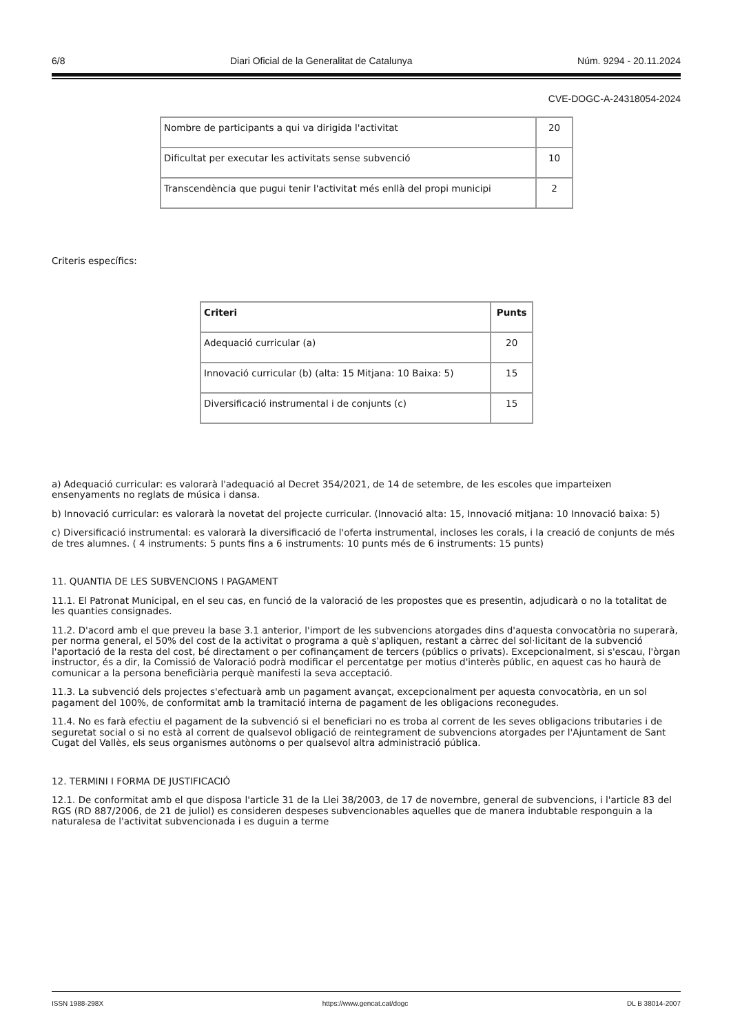6/8 Diari Oficial de la Generalitat de Catalunya Núm. 9294 - 20.11.2024
CVE-DOGC-A-24318054-2024
| Nombre de participants a qui va dirigida l'activitat | 20 |
| Dificultat per executar les activitats sense subvenció | 10 |
| Transcendència que pugui tenir l'activitat més enllà del propi municipi | 2 |
Criteris específics:
| Criteri | Punts |
| --- | --- |
| Adequació curricular (a) | 20 |
| Innovació curricular (b) (alta: 15 Mitjana: 10 Baixa: 5) | 15 |
| Diversificació instrumental i de conjunts (c) | 15 |
a) Adequació curricular: es valorarà l'adequació al Decret 354/2021, de 14 de setembre, de les escoles que imparteixen ensenyaments no reglats de música i dansa.
b) Innovació curricular: es valorarà la novetat del projecte curricular. (Innovació alta: 15, Innovació mitjana: 10 Innovació baixa: 5)
c) Diversificació instrumental: es valorarà la diversificació de l'oferta instrumental, incloses les corals, i la creació de conjunts de més de tres alumnes. ( 4 instruments: 5 punts fins a 6 instruments: 10 punts més de 6 instruments: 15 punts)
11. QUANTIA DE LES SUBVENCIONS I PAGAMENT
11.1. El Patronat Municipal, en el seu cas, en funció de la valoració de les propostes que es presentin, adjudicarà o no la totalitat de les quanties consignades.
11.2. D'acord amb el que preveu la base 3.1 anterior, l'import de les subvencions atorgades dins d'aquesta convocatòria no superarà, per norma general, el 50% del cost de la activitat o programa a què s'apliquen, restant a càrrec del sol·licitant de la subvenció l'aportació de la resta del cost, bé directament o per cofinançament de tercers (públics o privats). Excepcionalment, si s'escau, l'òrgan instructor, és a dir, la Comissió de Valoració podrà modificar el percentatge per motius d'interès públic, en aquest cas ho haurà de comunicar a la persona beneficiària perquè manifesti la seva acceptació.
11.3. La subvenció dels projectes s'efectuarà amb un pagament avançat, excepcionalment per aquesta convocatòria, en un sol pagament del 100%, de conformitat amb la tramitació interna de pagament de les obligacions reconegudes.
11.4. No es farà efectiu el pagament de la subvenció si el beneficiari no es troba al corrent de les seves obligacions tributaries i de seguretat social o si no està al corrent de qualsevol obligació de reintegrament de subvencions atorgades per l'Ajuntament de Sant Cugat del Vallès, els seus organismes autònoms o per qualsevol altra administració pública.
12. TERMINI I FORMA DE JUSTIFICACIÓ
12.1. De conformitat amb el que disposa l'article 31 de la Llei 38/2003, de 17 de novembre, general de subvencions, i l'article 83 del RGS (RD 887/2006, de 21 de juliol) es consideren despeses subvencionables aquelles que de manera indubtable responguin a la naturalesa de l'activitat subvencionada i es duguin a terme
ISSN 1988-298X https://www.gencat.cat/dogc DL B 38014-2007